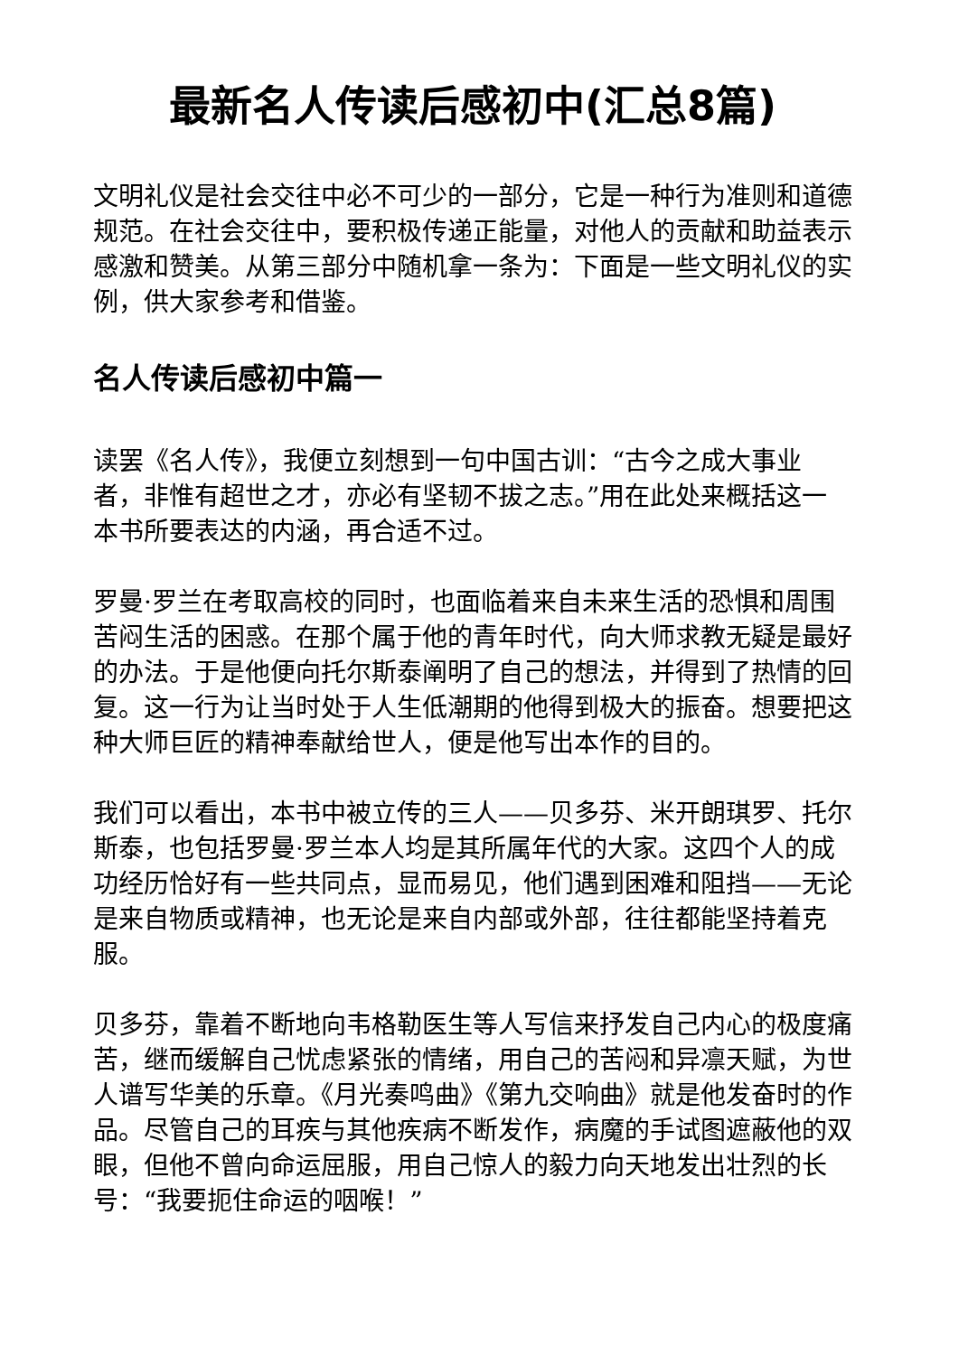最新名人传读后感初中(汇总8篇)
文明礼仪是社会交往中必不可少的一部分，它是一种行为准则和道德规范。在社会交往中，要积极传递正能量，对他人的贡献和助益表示感激和赞美。从第三部分中随机拿一条为：下面是一些文明礼仪的实例，供大家参考和借鉴。
名人传读后感初中篇一
读罢《名人传》，我便立刻想到一句中国古训：“古今之成大事业者，非惟有超世之才，亦必有坚韧不拔之志。”用在此处来概括这一本书所要表达的内涵，再合适不过。
罗曼·罗兰在考取高校的同时，也面临着来自未来生活的恐惧和周围苦闷生活的困惑。在那个属于他的青年时代，向大师求教无疑是最好的办法。于是他便向托尔斯泰阐明了自己的想法，并得到了热情的回复。这一行为让当时处于人生低潮期的他得到极大的振奋。想要把这种大师巨匠的精神奉献给世人，便是他写出本作的目的。
我们可以看出，本书中被立传的三人——贝多芬、米开朗琪罗、托尔斯泰，也包括罗曼·罗兰本人均是其所属年代的大家。这四个人的成功经历恰好有一些共同点，显而易见，他们遇到困难和阻挡——无论是来自物质或精神，也无论是来自内部或外部，往往都能坚持着克服。
贝多芬，靠着不断地向韦格勒医生等人写信来抒发自己内心的极度痛苦，继而缓解自己忧虑紧张的情绪，用自己的苦闷和异凛天赋，为世人谱写华美的乐章。《月光奏鸣曲》《第九交响曲》就是他发奋时的作品。尽管自己的耳疾与其他疾病不断发作，病魔的手试图遮蔽他的双眼，但他不曾向命运屈服，用自己惊人的毅力向天地发出壮烈的长号：“我要扼住命运的咽喉！”